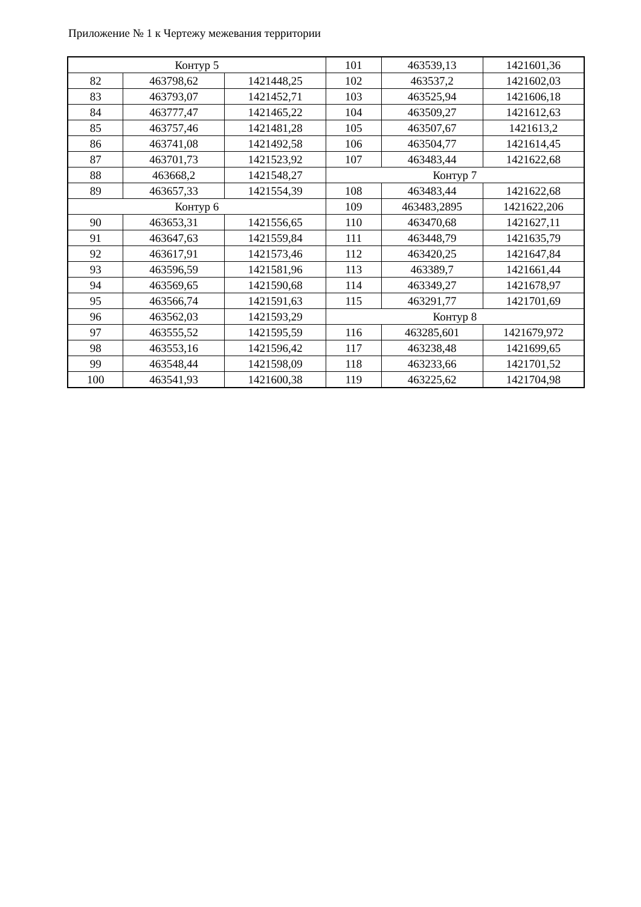Приложение № 1 к Чертежу межевания территории
| Контур 5 | | | 101 | 463539,13 | 1421601,36 |
| 82 | 463798,62 | 1421448,25 | 102 | 463537,2 | 1421602,03 |
| 83 | 463793,07 | 1421452,71 | 103 | 463525,94 | 1421606,18 |
| 84 | 463777,47 | 1421465,22 | 104 | 463509,27 | 1421612,63 |
| 85 | 463757,46 | 1421481,28 | 105 | 463507,67 | 1421613,2 |
| 86 | 463741,08 | 1421492,58 | 106 | 463504,77 | 1421614,45 |
| 87 | 463701,73 | 1421523,92 | 107 | 463483,44 | 1421622,68 |
| 88 | 463668,2 | 1421548,27 | Контур 7 | | |
| 89 | 463657,33 | 1421554,39 | 108 | 463483,44 | 1421622,68 |
| Контур 6 | | | 109 | 463483,2895 | 1421622,206 |
| 90 | 463653,31 | 1421556,65 | 110 | 463470,68 | 1421627,11 |
| 91 | 463647,63 | 1421559,84 | 111 | 463448,79 | 1421635,79 |
| 92 | 463617,91 | 1421573,46 | 112 | 463420,25 | 1421647,84 |
| 93 | 463596,59 | 1421581,96 | 113 | 463389,7 | 1421661,44 |
| 94 | 463569,65 | 1421590,68 | 114 | 463349,27 | 1421678,97 |
| 95 | 463566,74 | 1421591,63 | 115 | 463291,77 | 1421701,69 |
| 96 | 463562,03 | 1421593,29 | Контур 8 | | |
| 97 | 463555,52 | 1421595,59 | 116 | 463285,601 | 1421679,972 |
| 98 | 463553,16 | 1421596,42 | 117 | 463238,48 | 1421699,65 |
| 99 | 463548,44 | 1421598,09 | 118 | 463233,66 | 1421701,52 |
| 100 | 463541,93 | 1421600,38 | 119 | 463225,62 | 1421704,98 |